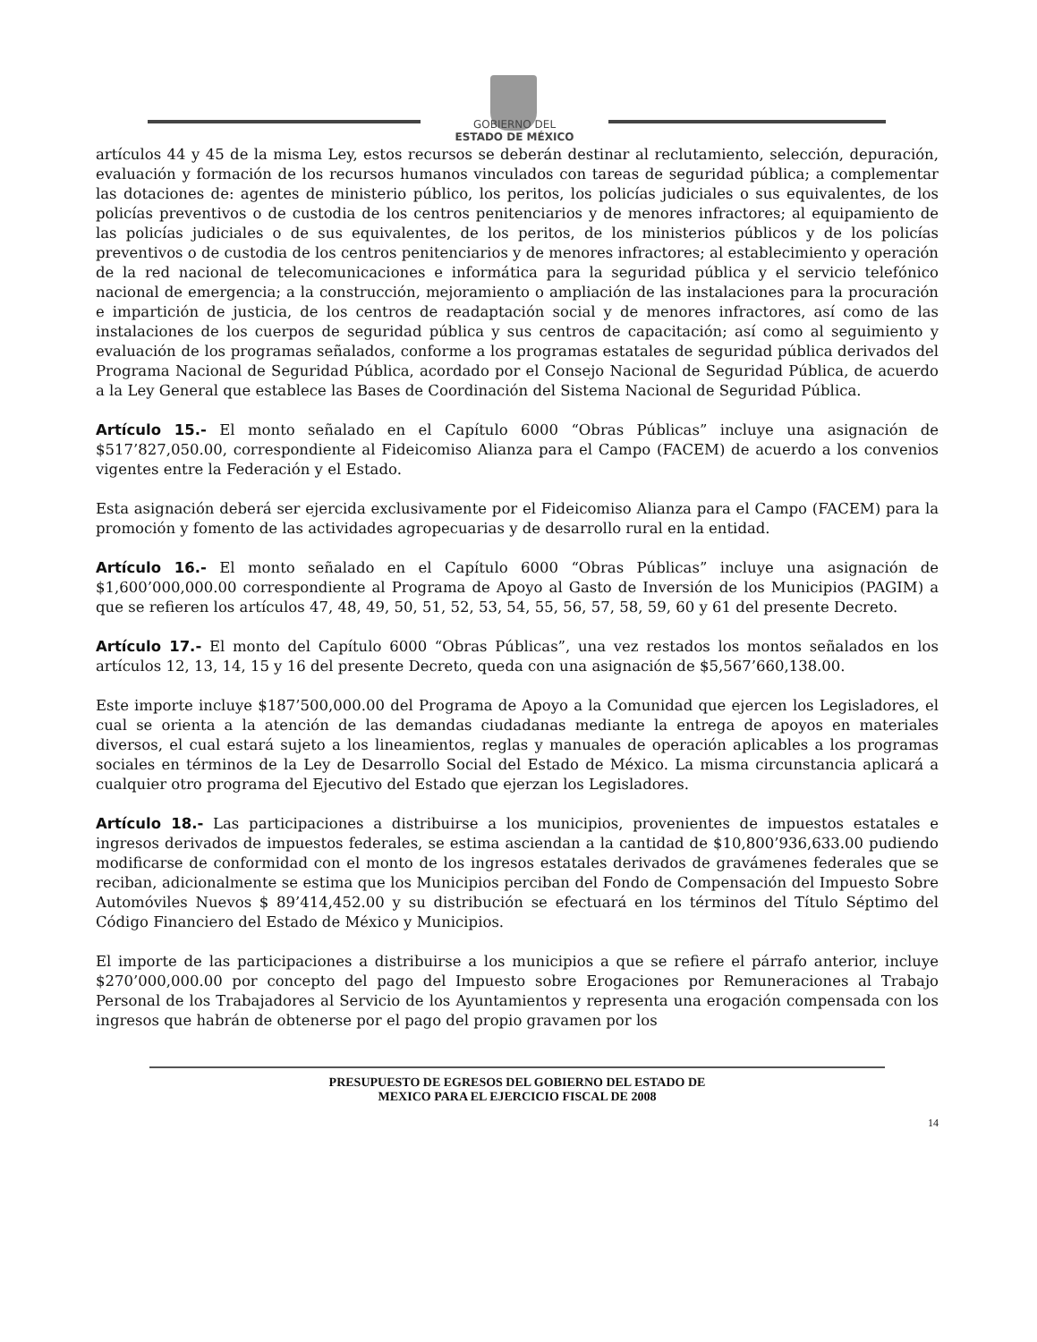GOBIERNO DEL
ESTADO DE MÉXICO
artículos 44 y 45 de la misma Ley, estos recursos se deberán destinar al reclutamiento, selección, depuración, evaluación y formación de los recursos humanos vinculados con tareas de seguridad pública; a complementar las dotaciones de: agentes de ministerio público, los peritos, los policías judiciales o sus equivalentes, de los policías preventivos o de custodia de los centros penitenciarios y de menores infractores; al equipamiento de las policías judiciales o de sus equivalentes, de los peritos, de los ministerios públicos y de los policías preventivos o de custodia de los centros penitenciarios y de menores infractores; al establecimiento y operación de la red nacional de telecomunicaciones e informática para la seguridad pública y el servicio telefónico nacional de emergencia; a la construcción, mejoramiento o ampliación de las instalaciones para la procuración e impartición de justicia, de los centros de readaptación social y de menores infractores, así como de las instalaciones de los cuerpos de seguridad pública y sus centros de capacitación; así como al seguimiento y evaluación de los programas señalados, conforme a los programas estatales de seguridad pública derivados del Programa Nacional de Seguridad Pública, acordado por el Consejo Nacional de Seguridad Pública, de acuerdo a la Ley General que establece las Bases de Coordinación del Sistema Nacional de Seguridad Pública.
Artículo 15.- El monto señalado en el Capítulo 6000 “Obras Públicas” incluye una asignación de $517’827,050.00, correspondiente al Fideicomiso Alianza para el Campo (FACEM) de acuerdo a los convenios vigentes entre la Federación y el Estado.
Esta asignación deberá ser ejercida exclusivamente por el Fideicomiso Alianza para el Campo (FACEM) para la promoción y fomento de las actividades agropecuarias y de desarrollo rural en la entidad.
Artículo 16.- El monto señalado en el Capítulo 6000 “Obras Públicas” incluye una asignación de $1,600’000,000.00 correspondiente al Programa de Apoyo al Gasto de Inversión de los Municipios (PAGIM) a que se refieren los artículos 47, 48, 49, 50, 51, 52, 53, 54, 55, 56, 57, 58, 59, 60 y 61 del presente Decreto.
Artículo 17.- El monto del Capítulo 6000 “Obras Públicas”, una vez restados los montos señalados en los artículos 12, 13, 14, 15 y 16 del presente Decreto, queda con una asignación de $5,567’660,138.00.
Este importe incluye $187’500,000.00 del Programa de Apoyo a la Comunidad que ejercen los Legisladores, el cual se orienta a la atención de las demandas ciudadanas mediante la entrega de apoyos en materiales diversos, el cual estará sujeto a los lineamientos, reglas y manuales de operación aplicables a los programas sociales en términos de la Ley de Desarrollo Social del Estado de México. La misma circunstancia aplicará a cualquier otro programa del Ejecutivo del Estado que ejerzan los Legisladores.
Artículo 18.- Las participaciones a distribuirse a los municipios, provenientes de impuestos estatales e ingresos derivados de impuestos federales, se estima asciendan a la cantidad de $10,800’936,633.00 pudiendo modificarse de conformidad con el monto de los ingresos estatales derivados de gravámenes federales que se reciban, adicionalmente se estima que los Municipios perciban del Fondo de Compensación del Impuesto Sobre Automóviles Nuevos $ 89’414,452.00 y su distribución se efectuará en los términos del Título Séptimo del Código Financiero del Estado de México y Municipios.
El importe de las participaciones a distribuirse a los municipios a que se refiere el párrafo anterior, incluye $270’000,000.00 por concepto del pago del Impuesto sobre Erogaciones por Remuneraciones al Trabajo Personal de los Trabajadores al Servicio de los Ayuntamientos y representa una erogación compensada con los ingresos que habrán de obtenerse por el pago del propio gravamen por los
PRESUPUESTO DE EGRESOS DEL GOBIERNO DEL ESTADO DE
MEXICO PARA EL EJERCICIO FISCAL DE 2008
14